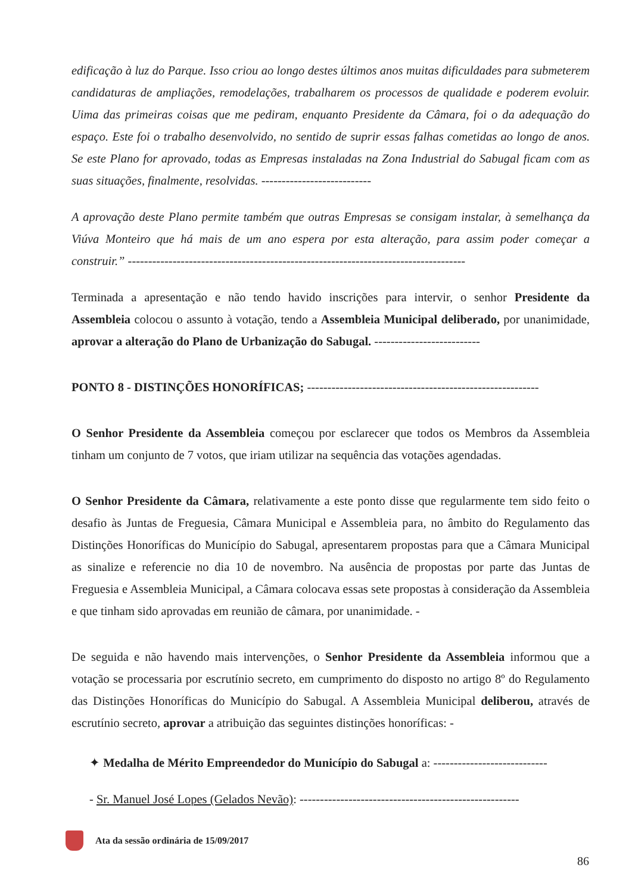edificação à luz do Parque. Isso criou ao longo destes últimos anos muitas dificuldades para submeterem candidaturas de ampliações, remodelações, trabalharem os processos de qualidade e poderem evoluir. Uima das primeiras coisas que me pediram, enquanto Presidente da Câmara, foi o da adequação do espaço. Este foi o trabalho desenvolvido, no sentido de suprir essas falhas cometidas ao longo de anos. Se este Plano for aprovado, todas as Empresas instaladas na Zona Industrial do Sabugal ficam com as suas situações, finalmente, resolvidas. ---------------------------
A aprovação deste Plano permite também que outras Empresas se consigam instalar, à semelhança da Viúva Monteiro que há mais de um ano espera por esta alteração, para assim poder começar a construir.” -----------------------------------------------------------------------------------
Terminada a apresentação e não tendo havido inscrições para intervir, o senhor Presidente da Assembleia colocou o assunto à votação, tendo a Assembleia Municipal deliberado, por unanimidade, aprovar a alteração do Plano de Urbanização do Sabugal. --------------------------
PONTO 8 - DISTINÇÕES HONORÍFICAS; ---------------------------------------------------------
O Senhor Presidente da Assembleia começou por esclarecer que todos os Membros da Assembleia tinham um conjunto de 7 votos, que iriam utilizar na sequência das votações agendadas.
O Senhor Presidente da Câmara, relativamente a este ponto disse que regularmente tem sido feito o desafio às Juntas de Freguesia, Câmara Municipal e Assembleia para, no âmbito do Regulamento das Distinções Honoríficas do Município do Sabugal, apresentarem propostas para que a Câmara Municipal as sinalize e referencie no dia 10 de novembro. Na ausência de propostas por parte das Juntas de Freguesia e Assembleia Municipal, a Câmara colocava essas sete propostas à consideração da Assembleia e que tinham sido aprovadas em reunião de câmara, por unanimidade. -
De seguida e não havendo mais intervenções, o Senhor Presidente da Assembleia informou que a votação se processaria por escrutínio secreto, em cumprimento do disposto no artigo 8º do Regulamento das Distinções Honoríficas do Município do Sabugal. A Assembleia Municipal deliberou, através de escrutínio secreto, aprovar a atribuição das seguintes distinções honoríficas: -
✦ Medalha de Mérito Empreendedor do Município do Sabugal a: ----------------------------
- Sr. Manuel José Lopes (Gelados Nevão): ------------------------------------------------------
Ata da sessão ordinária de 15/09/2017
86